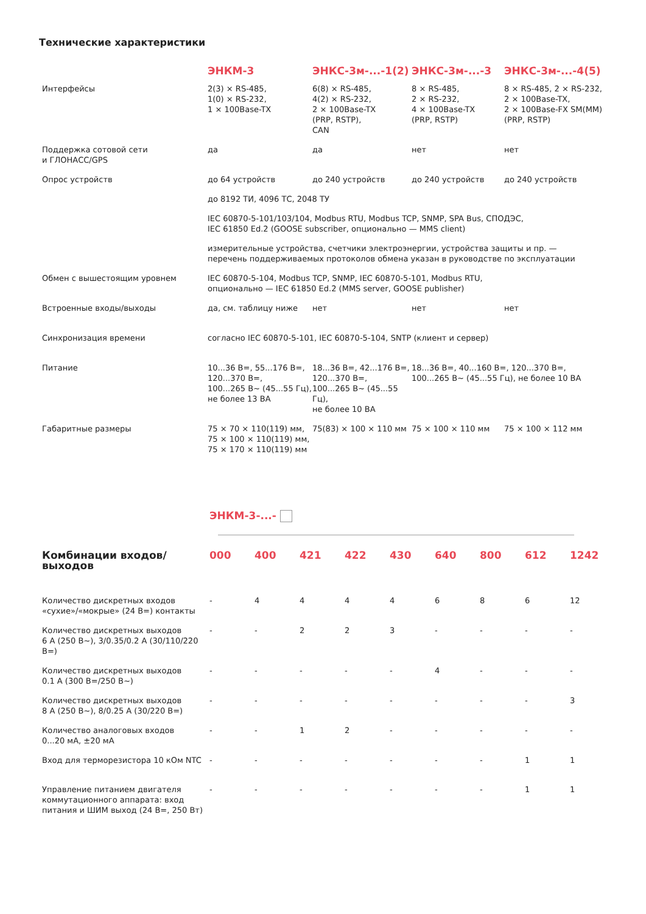Технические характеристики
| | ЭНКМ-3 | ЭНКС-3м-...-1(2) | ЭНКС-3м-...-3 | ЭНКС-3м-...-4(5) |
| --- | --- | --- | --- | --- |
| Интерфейсы | 2(3) × RS-485, 1(0) × RS-232, 1 × 100Base-TX | 6(8) × RS-485, 4(2) × RS-232, 2 × 100Base-TX (PRP, RSTP), CAN | 8 × RS-485, 2 × RS-232, 4 × 100Base-TX (PRP, RSTP) | 8 × RS-485, 2 × RS-232, 2 × 100Base-TX, 2 × 100Base-FX SM(MM) (PRP, RSTP) |
| Поддержка сотовой сети и ГЛОНАСС/GPS | да | да | нет | нет |
| Опрос устройств | до 64 устройств | до 240 устройств | до 240 устройств | до 240 устройств |
| | до 8192 ТИ, 4096 ТС, 2048 ТУ | | | |
| | IEC 60870-5-101/103/104, Modbus RTU, Modbus TCP, SNMP, SPA Bus, СПОДЭС, IEC 61850 Ed.2 (GOOSE subscriber, опционально — MMS client) | | | |
| | измерительные устройства, счетчики электроэнергии, устройства защиты и пр. — перечень поддерживаемых протоколов обмена указан в руководстве по эксплуатации | | | |
| Обмен с вышестоящим уровнем | IEC 60870-5-104, Modbus TCP, SNMP, IEC 60870-5-101, Modbus RTU, опционально — IEC 61850 Ed.2 (MMS server, GOOSE publisher) | | | |
| Встроенные входы/выходы | да, см. таблицу ниже | нет | нет | нет |
| Синхронизация времени | согласно IEC 60870-5-101, IEC 60870-5-104, SNTP (клиент и сервер) | | | |
| Питание | 10...36 В=, 55...176 В=, 120...370 В=, 100...265 В~ (45...55 Гц), не более 13 ВА | 18...36 В=, 42...176 В=, 120...370 В=, 100...265 В~ (45...55 Гц), не более 10 ВА | 18...36 В=, 40...160 В=, 120...370 В=, 100...265 В~ (45...55 Гц), не более 10 ВА | |
| Габаритные размеры | 75 × 70 × 110(119) мм, 75 × 100 × 110(119) мм, 75 × 170 × 110(119) мм | 75(83) × 100 × 110 мм | 75 × 100 × 110 мм | 75 × 100 × 112 мм |
ЭНКМ-3-...-
| Комбинации входов/выходов | 000 | 400 | 421 | 422 | 430 | 640 | 800 | 612 | 1242 |
| --- | --- | --- | --- | --- | --- | --- | --- | --- | --- |
| Количество дискретных входов «сухие»/«мокрые» (24 В=) контакты | - | 4 | 4 | 4 | 4 | 6 | 8 | 6 | 12 |
| Количество дискретных выходов 6 А (250 В~), 3/0.35/0.2 А (30/110/220 В=) | - | - | 2 | 2 | 3 | - | - | - | - |
| Количество дискретных выходов 0.1 А (300 В=/250 В~) | - | - | - | - | - | 4 | - | - | - |
| Количество дискретных выходов 8 А (250 В~), 8/0.25 А (30/220 В=) | - | - | - | - | - | - | - | - | 3 |
| Количество аналоговых входов 0...20 мА, ±20 мА | - | - | 1 | 2 | - | - | - | - | - |
| Вход для терморезистора 10 кОм NTC | - | - | - | - | - | - | - | 1 | 1 |
| Управление питанием двигателя коммутационного аппарата: вход питания и ШИМ выход (24 В=, 250 Вт) | - | - | - | - | - | - | - | 1 | 1 |